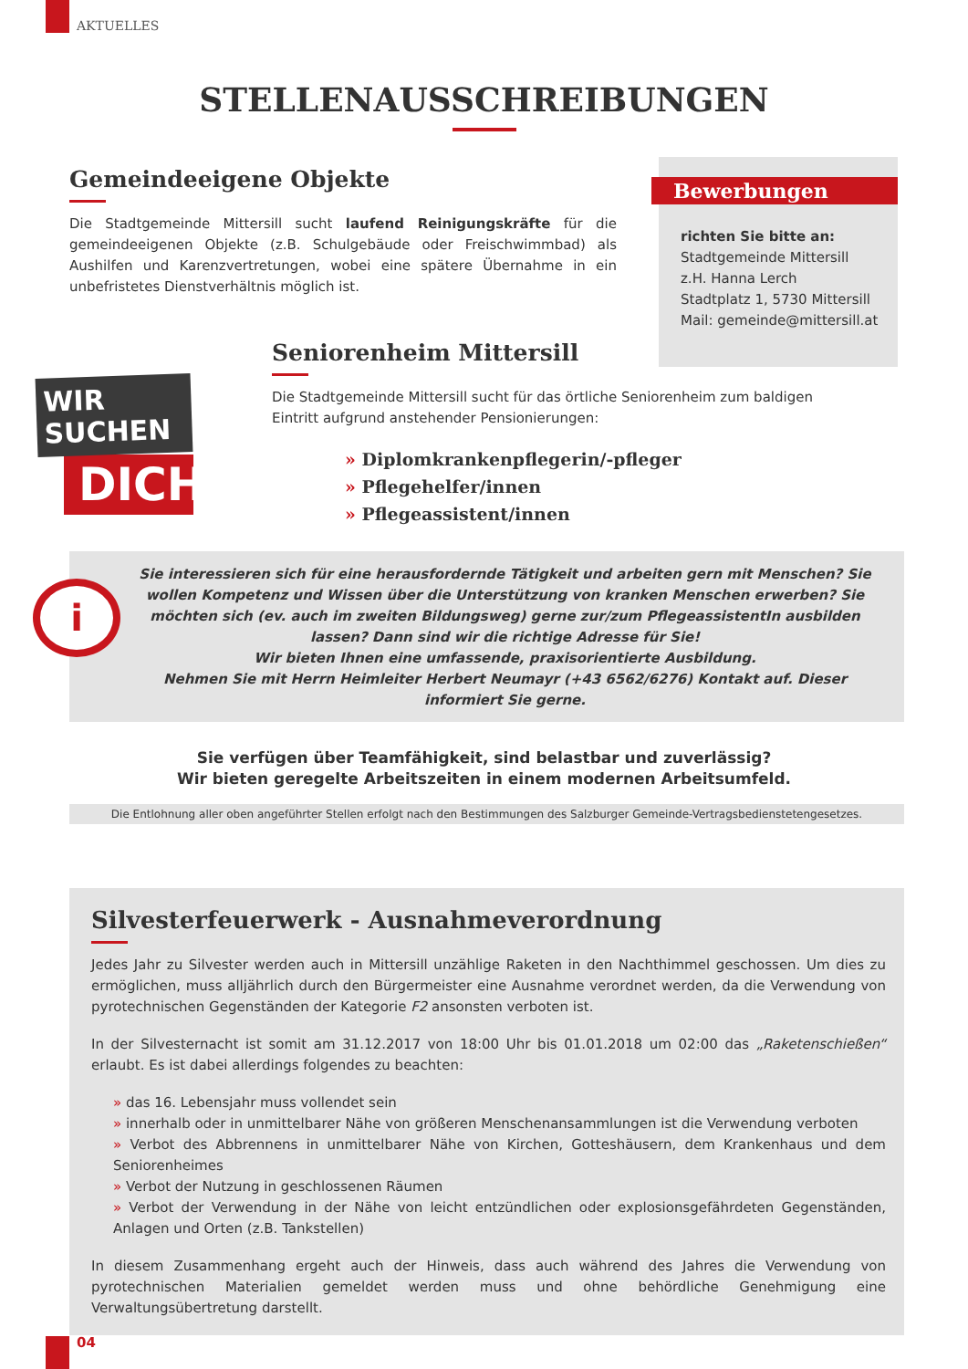AKTUELLES
STELLENAUSSCHREIBUNGEN
Gemeindeeigene Objekte
Die Stadtgemeinde Mittersill sucht laufend Reinigungskräfte für die gemeindeeigenen Objekte (z.B. Schulgebäude oder Freischwimmbad) als Aushilfen und Karenzvertretungen, wobei eine spätere Übernahme in ein unbefristetes Dienstverhältnis möglich ist.
Bewerbungen
richten Sie bitte an:
Stadtgemeinde Mittersill
z.H. Hanna Lerch
Stadtplatz 1, 5730 Mittersill
Mail: gemeinde@mittersill.at
WIR SUCHEN
DICH!
Seniorenheim Mittersill
Die Stadtgemeinde Mittersill sucht für das örtliche Seniorenheim zum baldigen
Eintritt aufgrund anstehender Pensionierungen:
» Diplomkrankenpflegerin/-pfleger
» Pflegehelfer/innen
» Pflegeassistent/innen
i
Sie interessieren sich für eine herausfordernde Tätigkeit und arbeiten gern mit Menschen? Sie wollen Kompetenz und Wissen über die Unterstützung von kranken Menschen erwerben? Sie möchten sich (ev. auch im zweiten Bildungsweg) gerne zur/zum PflegeassistentIn ausbilden lassen? Dann sind wir die richtige Adresse für Sie!
Wir bieten Ihnen eine umfassende, praxisorientierte Ausbildung.
Nehmen Sie mit Herrn Heimleiter Herbert Neumayr (+43 6562/6276) Kontakt auf. Dieser informiert Sie gerne.
Sie verfügen über Teamfähigkeit, sind belastbar und zuverlässig?
Wir bieten geregelte Arbeitszeiten in einem modernen Arbeitsumfeld.
Die Entlohnung aller oben angeführter Stellen erfolgt nach den Bestimmungen des Salzburger Gemeinde-Vertragsbedienstetengesetzes.
Silvesterfeuerwerk - Ausnahmeverordnung
Jedes Jahr zu Silvester werden auch in Mittersill unzählige Raketen in den Nachthimmel geschossen. Um dies zu ermöglichen, muss alljährlich durch den Bürgermeister eine Ausnahme verordnet werden, da die Verwendung von pyrotechnischen Gegenständen der Kategorie F2 ansonsten verboten ist.
In der Silvesternacht ist somit am 31.12.2017 von 18:00 Uhr bis 01.01.2018 um 02:00 das „Raketenschießen“ erlaubt. Es ist dabei allerdings folgendes zu beachten:
» das 16. Lebensjahr muss vollendet sein
» innerhalb oder in unmittelbarer Nähe von größeren Menschenansammlungen ist die Verwendung verboten
» Verbot des Abbrennens in unmittelbarer Nähe von Kirchen, Gotteshäusern, dem Krankenhaus und dem Seniorenheimes
» Verbot der Nutzung in geschlossenen Räumen
» Verbot der Verwendung in der Nähe von leicht entzündlichen oder explosionsgefährdeten Gegenständen, Anlagen und Orten (z.B. Tankstellen)
In diesem Zusammenhang ergeht auch der Hinweis, dass auch während des Jahres die Verwendung von pyrotechnischen Materialien gemeldet werden muss und ohne behördliche Genehmigung eine Verwaltungsübertretung darstellt.
04